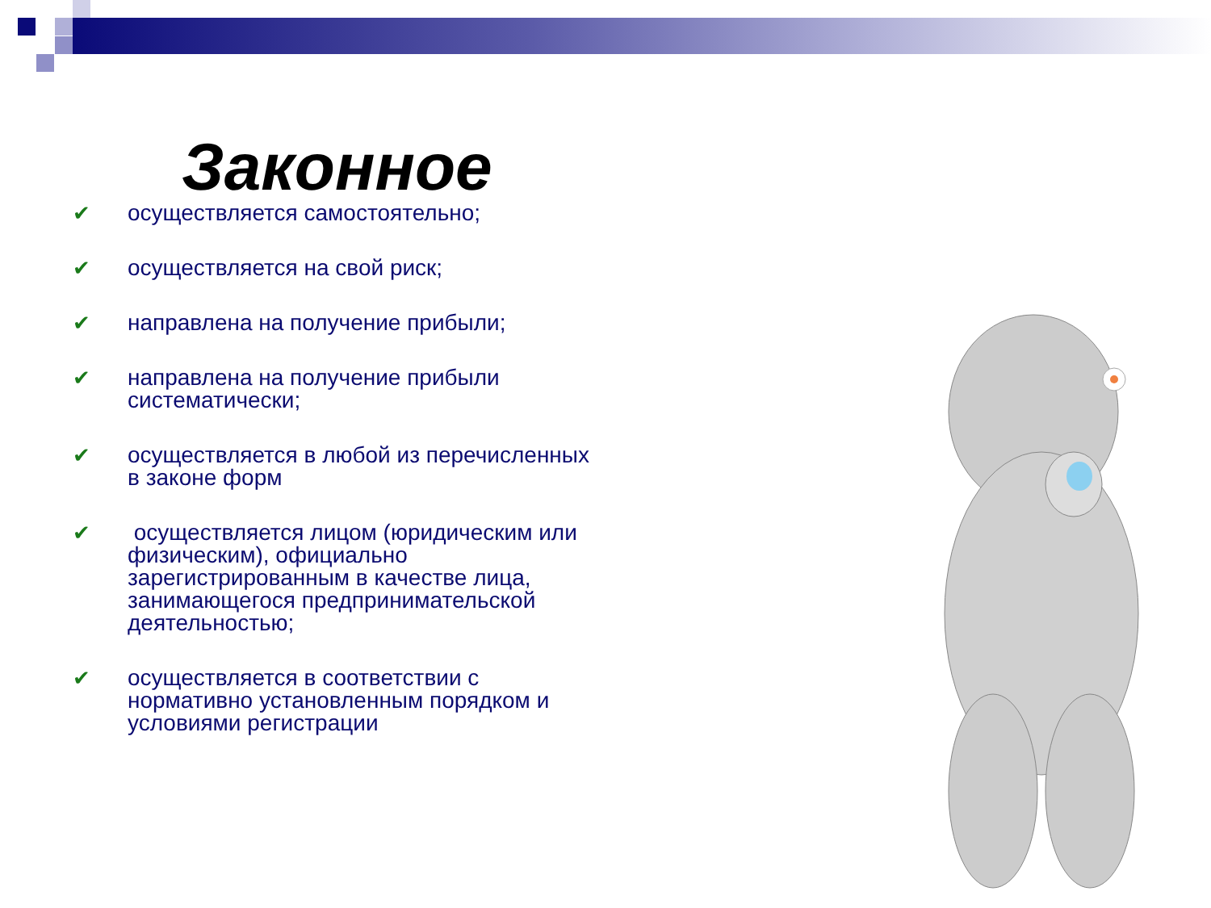Законное
✔ осуществляется самостоятельно;
✔ осуществляется на свой риск;
✔ направлена на получение прибыли;
✔ направлена на получение прибыли систематически;
✔ осуществляется в любой из перечисленных в законе форм
✔ осуществляется лицом (юридическим или физическим), официально зарегистрированным в качестве лица, занимающегося предпринимательской деятельностью;
✔ осуществляется в соответствии с нормативно установленным порядком и условиями регистрации